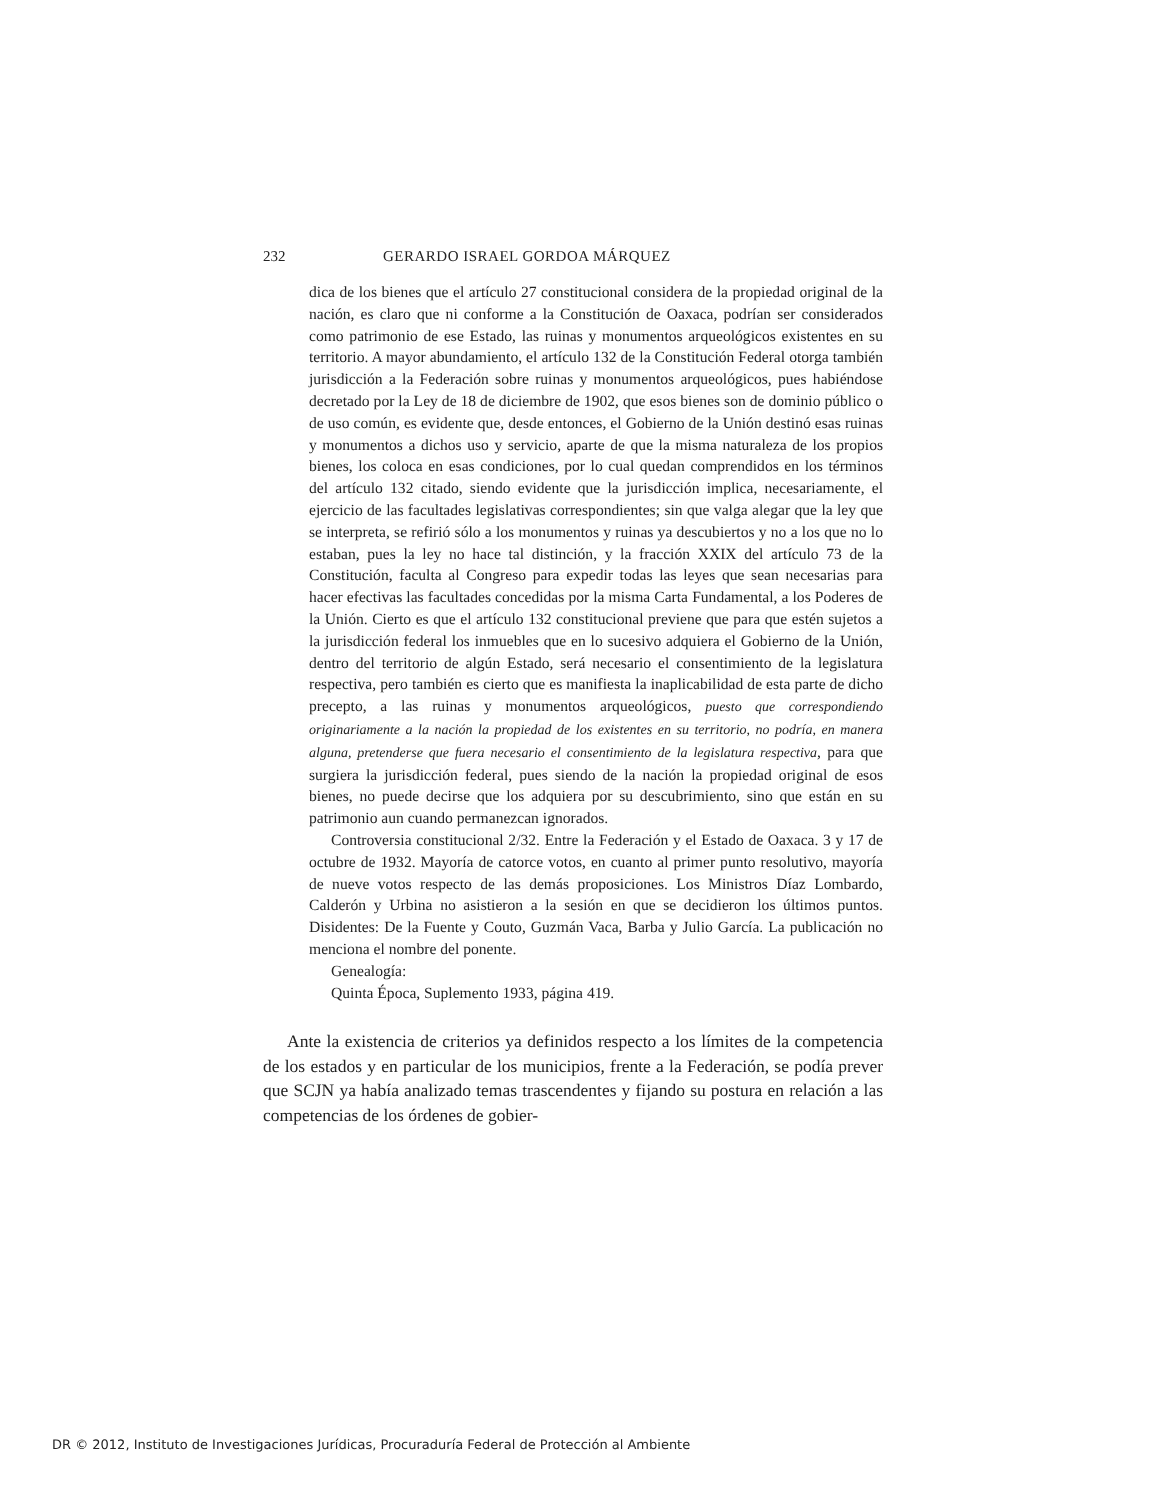232 GERARDO ISRAEL GORDOA MÁRQUEZ
dica de los bienes que el artículo 27 constitucional considera de la propiedad original de la nación, es claro que ni conforme a la Constitución de Oaxaca, podrían ser considerados como patrimonio de ese Estado, las ruinas y monumentos arqueológicos existentes en su territorio. A mayor abundamiento, el artículo 132 de la Constitución Federal otorga también jurisdicción a la Federación sobre ruinas y monumentos arqueológicos, pues habiéndose decretado por la Ley de 18 de diciembre de 1902, que esos bienes son de dominio público o de uso común, es evidente que, desde entonces, el Gobierno de la Unión destinó esas ruinas y monumentos a dichos uso y servicio, aparte de que la misma naturaleza de los propios bienes, los coloca en esas condiciones, por lo cual quedan comprendidos en los términos del artículo 132 citado, siendo evidente que la jurisdicción implica, necesariamente, el ejercicio de las facultades legislativas correspondientes; sin que valga alegar que la ley que se interpreta, se refirió sólo a los monumentos y ruinas ya descubiertos y no a los que no lo estaban, pues la ley no hace tal distinción, y la fracción XXIX del artículo 73 de la Constitución, faculta al Congreso para expedir todas las leyes que sean necesarias para hacer efectivas las facultades concedidas por la misma Carta Fundamental, a los Poderes de la Unión. Cierto es que el artículo 132 constitucional previene que para que estén sujetos a la jurisdicción federal los inmuebles que en lo sucesivo adquiera el Gobierno de la Unión, dentro del territorio de algún Estado, será necesario el consentimiento de la legislatura respectiva, pero también es cierto que es manifiesta la inaplicabilidad de esta parte de dicho precepto, a las ruinas y monumentos arqueológicos, puesto que correspondiendo originariamente a la nación la propiedad de los existentes en su territorio, no podría, en manera alguna, pretenderse que fuera necesario el consentimiento de la legislatura respectiva, para que surgiera la jurisdicción federal, pues siendo de la nación la propiedad original de esos bienes, no puede decirse que los adquiera por su descubrimiento, sino que están en su patrimonio aun cuando permanezcan ignorados.
Controversia constitucional 2/32. Entre la Federación y el Estado de Oaxaca. 3 y 17 de octubre de 1932. Mayoría de catorce votos, en cuanto al primer punto resolutivo, mayoría de nueve votos respecto de las demás proposiciones. Los Ministros Díaz Lombardo, Calderón y Urbina no asistieron a la sesión en que se decidieron los últimos puntos. Disidentes: De la Fuente y Couto, Guzmán Vaca, Barba y Julio García. La publicación no menciona el nombre del ponente.
Genealogía:
Quinta Época, Suplemento 1933, página 419.
Ante la existencia de criterios ya definidos respecto a los límites de la competencia de los estados y en particular de los municipios, frente a la Federación, se podía prever que SCJN ya había analizado temas trascendentes y fijando su postura en relación a las competencias de los órdenes de gobier-
DR © 2012, Instituto de Investigaciones Jurídicas, Procuraduría Federal de Protección al Ambiente